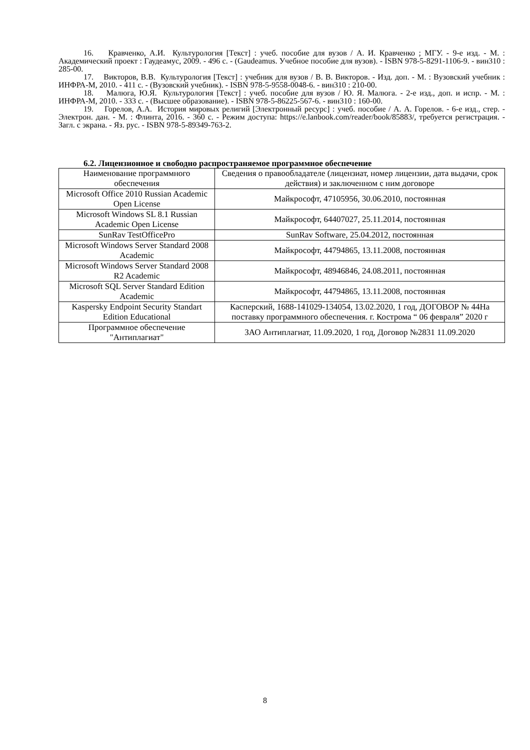16. Кравченко, А.И. Культурология [Текст] : учеб. пособие для вузов / А. И. Кравченко ; МГУ. - 9-е изд. - М. : Академический проект : Гаудеамус, 2009. - 496 с. - (Gaudeamus. Учебное пособие для вузов). - ISBN 978-5-8291-1106-9. - вин310 : 285-00.
17. Викторов, В.В. Культурология [Текст] : учебник для вузов / В. В. Викторов. - Изд. доп. - М. : Вузовский учебник : ИНФРА-М, 2010. - 411 с. - (Вузовский учебник). - ISBN 978-5-9558-0048-6. - вин310 : 210-00.
18. Малюга, Ю.Я. Культурология [Текст] : учеб. пособие для вузов / Ю. Я. Малюга. - 2-е изд., доп. и испр. - М. : ИНФРА-М, 2010. - 333 с. - (Высшее образование). - ISBN 978-5-86225-567-6. - вин310 : 160-00.
19. Горелов, А.А. История мировых религий [Электронный ресурс] : учеб. пособие / А. А. Горелов. - 6-е изд., стер. - Электрон. дан. - М. : Флинта, 2016. - 360 с. - Режим доступа: https://e.lanbook.com/reader/book/85883/, требуется регистрация. - Загл. с экрана. - Яз. рус. - ISBN 978-5-89349-763-2.
6.2. Лицензионное и свободно распространяемое программное обеспечение
| Наименование программного обеспечения | Сведения о правообладателе (лицензиат, номер лицензии, дата выдачи, срок действия) и заключенном с ним договоре |
| --- | --- |
| Microsoft Office 2010 Russian Academic Open License | Майкрософт, 47105956, 30.06.2010, постоянная |
| Microsoft Windows SL 8.1 Russian Academic Open License | Майкрософт, 64407027, 25.11.2014, постоянная |
| SunRav TestOfficePro | SunRav Software, 25.04.2012, постоянная |
| Microsoft Windows Server Standard 2008 Academic | Майкрософт, 44794865, 13.11.2008, постоянная |
| Microsoft Windows Server Standard 2008 R2 Academic | Майкрософт, 48946846, 24.08.2011, постоянная |
| Microsoft SQL Server Standard Edition Academic | Майкрософт, 44794865, 13.11.2008, постоянная |
| Kaspersky Endpoint Security Standart Edition Educational | Касперский, 1688-141029-134054, 13.02.2020, 1 год, ДОГОВОР № 44На поставку программного обеспечения. г. Кострома “ 06 февраля” 2020 г |
| Программное обеспечение "Антиплагиат" | ЗАО Антиплагиат, 11.09.2020, 1 год, Договор №2831 11.09.2020 |
8